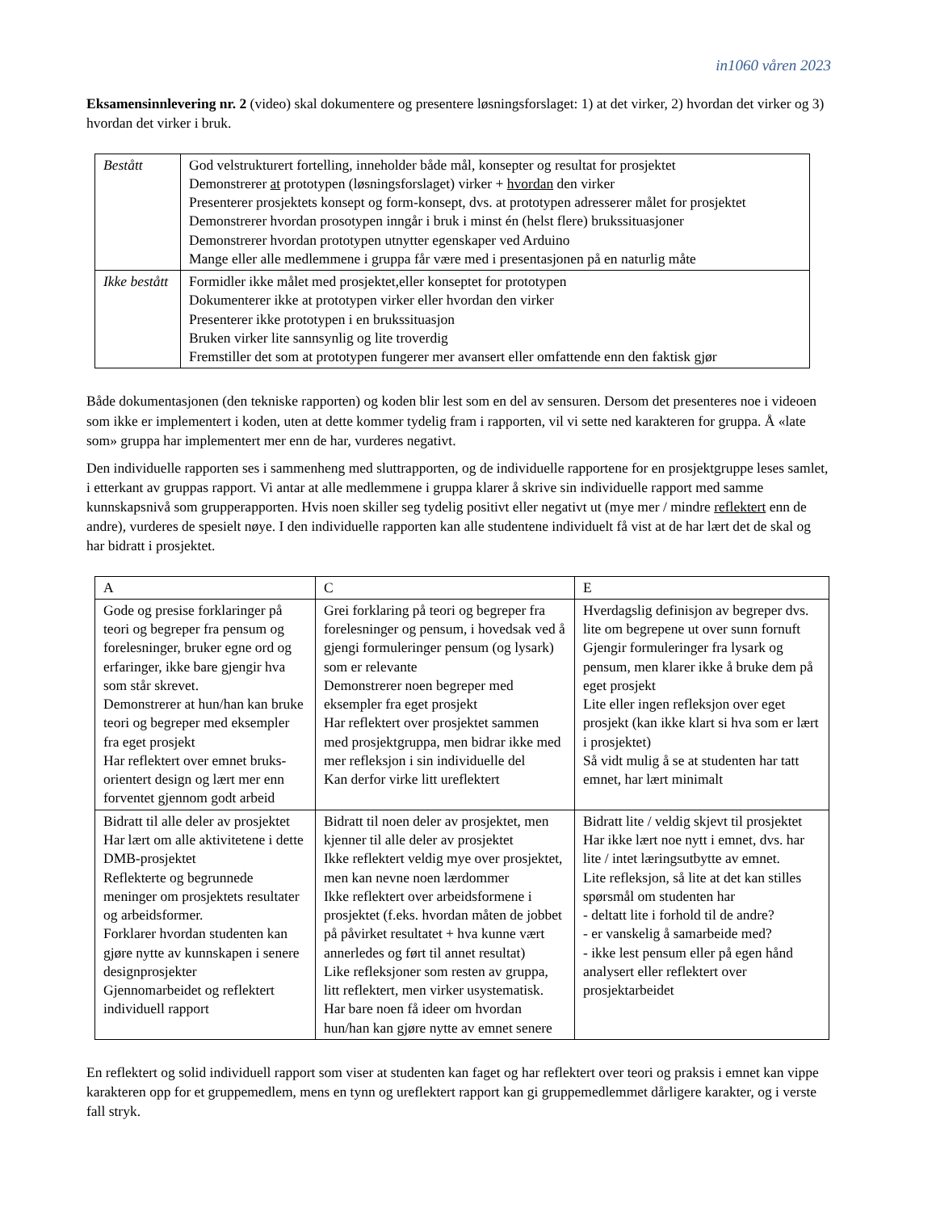in1060 våren 2023
Eksamensinnlevering nr. 2 (video) skal dokumentere og presentere løsningsforslaget: 1) at det virker, 2) hvordan det virker og 3) hvordan det virker i bruk.
| Bestått | God velstrukturert fortelling, inneholder både mål, konsepter og resultat for prosjektet Demonstrerer at prototypen (løsningsforslaget) virker + hvordan den virker Presenterer prosjektets konsept og form-konsept, dvs. at prototypen adresserer målet for prosjektet Demonstrerer hvordan prosotypen inngår i bruk i minst én (helst flere) brukssituasjoner Demonstrerer hvordan prototypen utnytter egenskaper ved Arduino Mange eller alle medlemmene i gruppa får være med i presentasjonen på en naturlig måte |
| Ikke bestått | Formidler ikke målet med prosjektet,eller konseptet for prototypen Dokumenterer ikke at prototypen virker eller hvordan den virker Presenterer ikke prototypen i en brukssituasjon Bruken virker lite sannsynlig og lite troverdig Fremstiller det som at prototypen fungerer mer avansert eller omfattende enn den faktisk gjør |
Både dokumentasjonen (den tekniske rapporten) og koden blir lest som en del av sensuren. Dersom det presenteres noe i videoen som ikke er implementert i koden, uten at dette kommer tydelig fram i rapporten, vil vi sette ned karakteren for gruppa. Å «late som» gruppa har implementert mer enn de har, vurderes negativt.
Den individuelle rapporten ses i sammenheng med sluttrapporten, og de individuelle rapportene for en prosjektgruppe leses samlet, i etterkant av gruppas rapport. Vi antar at alle medlemmene i gruppa klarer å skrive sin individuelle rapport med samme kunnskapsnivå som grupperapporten. Hvis noen skiller seg tydelig positivt eller negativt ut (mye mer / mindre reflektert enn de andre), vurderes de spesielt nøye. I den individuelle rapporten kan alle studentene individuelt få vist at de har lært det de skal og har bidratt i prosjektet.
| A | C | E |
| Gode og presise forklaringer på teori og begreper fra pensum og forelesninger, bruker egne ord og erfaringer, ikke bare gjengir hva som står skrevet. Demonstrerer at hun/han kan bruke teori og begreper med eksempler fra eget prosjekt Har reflektert over emnet bruks-orientert design og lært mer enn forventet gjennom godt arbeid | Grei forklaring på teori og begreper fra forelesninger og pensum, i hovedsak ved å gjengi formuleringer pensum (og lysark) som er relevante Demonstrerer noen begreper med eksempler fra eget prosjekt Har reflektert over prosjektet sammen med prosjektgruppa, men bidrar ikke med mer refleksjon i sin individuelle del Kan derfor virke litt ureflektert | Hverdagslig definisjon av begreper dvs. lite om begrepene ut over sunn fornuft Gjengir formuleringer fra lysark og pensum, men klarer ikke å bruke dem på eget prosjekt Lite eller ingen refleksjon over eget prosjekt (kan ikke klart si hva som er lært i prosjektet) Så vidt mulig å se at studenten har tatt emnet, har lært minimalt |
| Bidratt til alle deler av prosjektet Har lært om alle aktivitetene i dette DMB-prosjektet Reflekterte og begrunnede meninger om prosjektets resultater og arbeidsformer. Forklarer hvordan studenten kan gjøre nytte av kunnskapen i senere designprosjekter Gjennomarbeidet og reflektert individuell rapport | Bidratt til noen deler av prosjektet, men kjenner til alle deler av prosjektet Ikke reflektert veldig mye over prosjektet, men kan nevne noen lærdommer Ikke reflektert over arbeidsformene i prosjektet (f.eks. hvordan måten de jobbet på påvirket resultatet + hva kunne vært annerledes og ført til annet resultat) Like refleksjoner som resten av gruppa, litt reflektert, men virker usystematisk. Har bare noen få ideer om hvordan hun/han kan gjøre nytte av emnet senere | Bidratt lite / veldig skjevt til prosjektet Har ikke lært noe nytt i emnet, dvs. har lite / intet læringsutbytte av emnet. Lite refleksjon, så lite at det kan stilles spørsmål om studenten har - deltatt lite i forhold til de andre? - er vanskelig å samarbeide med? - ikke lest pensum eller på egen hånd analysert eller reflektert over prosjektarbeidet |
En reflektert og solid individuell rapport som viser at studenten kan faget og har reflektert over teori og praksis i emnet kan vippe karakteren opp for et gruppemedlem, mens en tynn og ureflektert rapport kan gi gruppemedlemmet dårligere karakter, og i verste fall stryk.